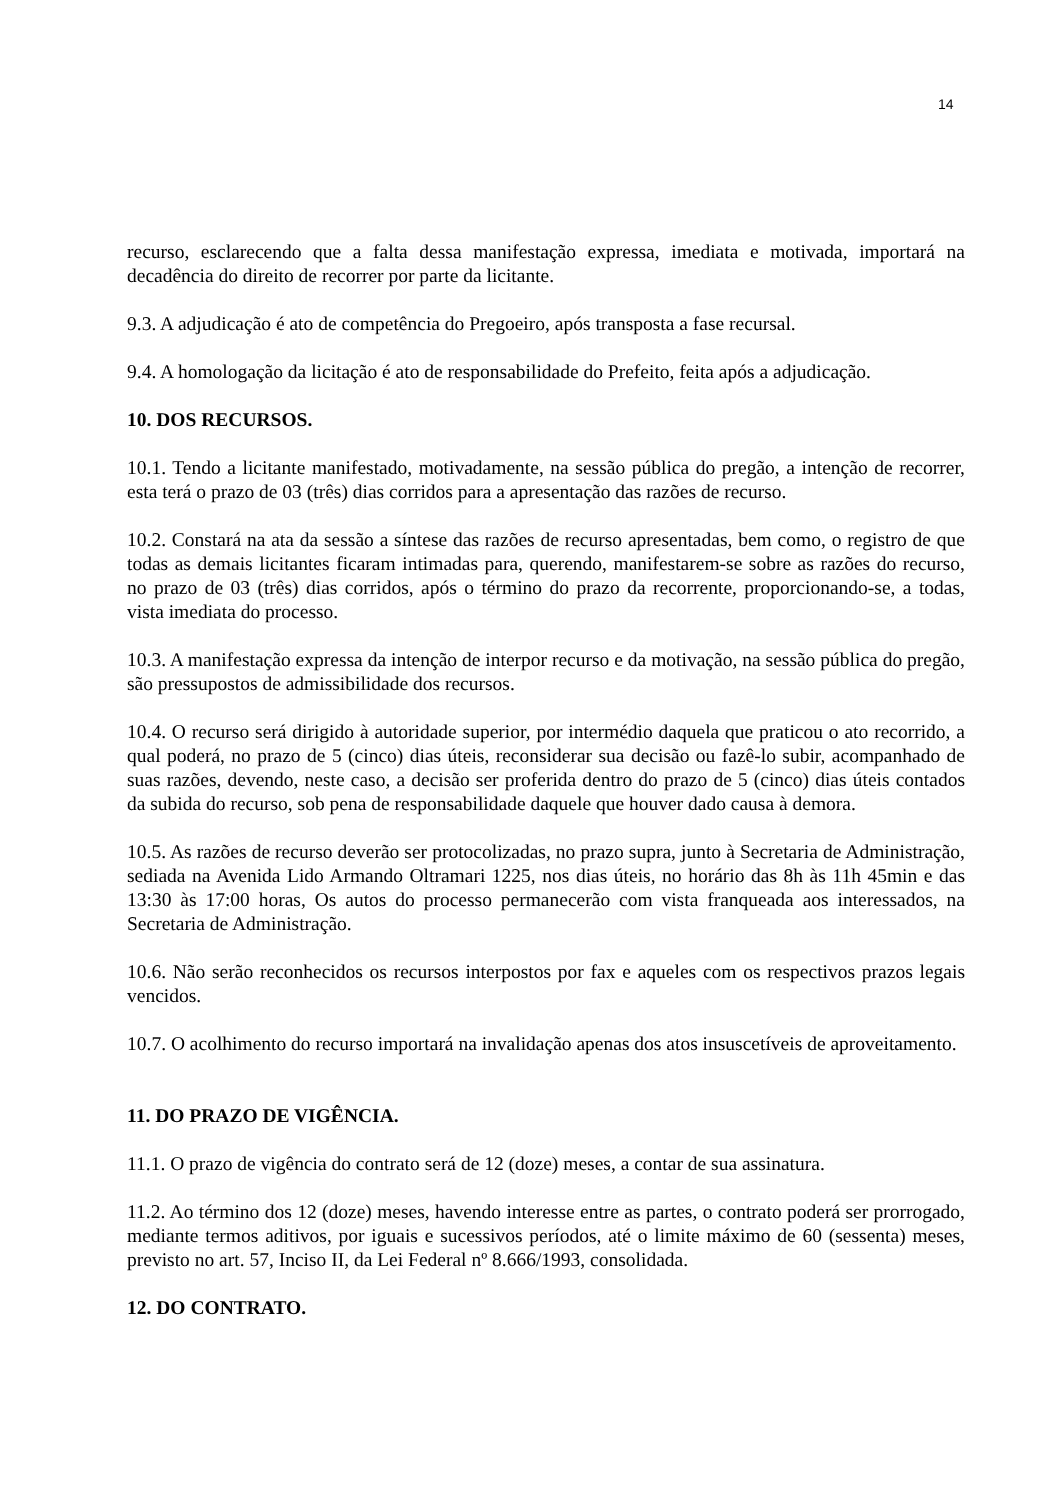14
recurso, esclarecendo que a falta dessa manifestação expressa, imediata e motivada, importará na decadência do direito de recorrer por parte da licitante.
9.3. A adjudicação é ato de competência do Pregoeiro, após transposta a fase recursal.
9.4. A homologação da licitação é ato de responsabilidade do Prefeito, feita após a adjudicação.
10. DOS RECURSOS.
10.1. Tendo a licitante manifestado, motivadamente, na sessão pública do pregão, a intenção de recorrer, esta terá o prazo de 03 (três) dias corridos para a apresentação das razões de recurso.
10.2. Constará na ata da sessão a síntese das razões de recurso apresentadas, bem como, o registro de que todas as demais licitantes ficaram intimadas para, querendo, manifestarem-se sobre as razões do recurso, no prazo de 03 (três) dias corridos, após o término do prazo da recorrente, proporcionando-se, a todas, vista imediata do processo.
10.3. A manifestação expressa da intenção de interpor recurso e da motivação, na sessão pública do pregão, são pressupostos de admissibilidade dos recursos.
10.4. O recurso será dirigido à autoridade superior, por intermédio daquela que praticou o ato recorrido, a qual poderá, no prazo de 5 (cinco) dias úteis, reconsiderar sua decisão ou fazê-lo subir, acompanhado de suas razões, devendo, neste caso, a decisão ser proferida dentro do prazo de 5 (cinco) dias úteis contados da subida do recurso, sob pena de responsabilidade daquele que houver dado causa à demora.
10.5. As razões de recurso deverão ser protocolizadas, no prazo supra, junto à Secretaria de Administração, sediada na Avenida Lido Armando Oltramari 1225, nos dias úteis, no horário das 8h às 11h 45min e das 13:30 às 17:00 horas, Os autos do processo permanecerão com vista franqueada aos interessados, na Secretaria de Administração.
10.6. Não serão reconhecidos os recursos interpostos por fax e aqueles com os respectivos prazos legais vencidos.
10.7. O acolhimento do recurso importará na invalidação apenas dos atos insuscetíveis de aproveitamento.
11. DO PRAZO DE VIGÊNCIA.
11.1. O prazo de vigência do contrato será de 12 (doze) meses, a contar de sua assinatura.
11.2. Ao término dos 12 (doze) meses, havendo interesse entre as partes, o contrato poderá ser prorrogado, mediante termos aditivos, por iguais e sucessivos períodos, até o limite máximo de 60 (sessenta) meses, previsto no art. 57, Inciso II, da Lei Federal nº 8.666/1993, consolidada.
12. DO CONTRATO.